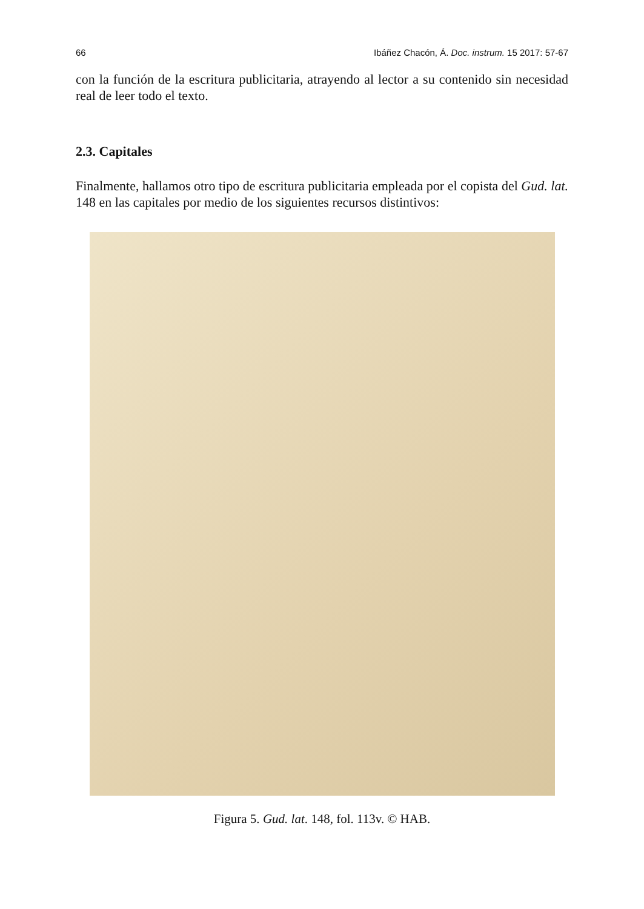66 Ibáñez Chacón, Á. Doc. instrum. 15 2017: 57-67
con la función de la escritura publicitaria, atrayendo al lector a su contenido sin necesidad real de leer todo el texto.
2.3. Capitales
Finalmente, hallamos otro tipo de escritura publicitaria empleada por el copista del Gud. lat. 148 en las capitales por medio de los siguientes recursos distintivos:
Figura 5. Gud. lat. 148, fol. 113v. © HAB.